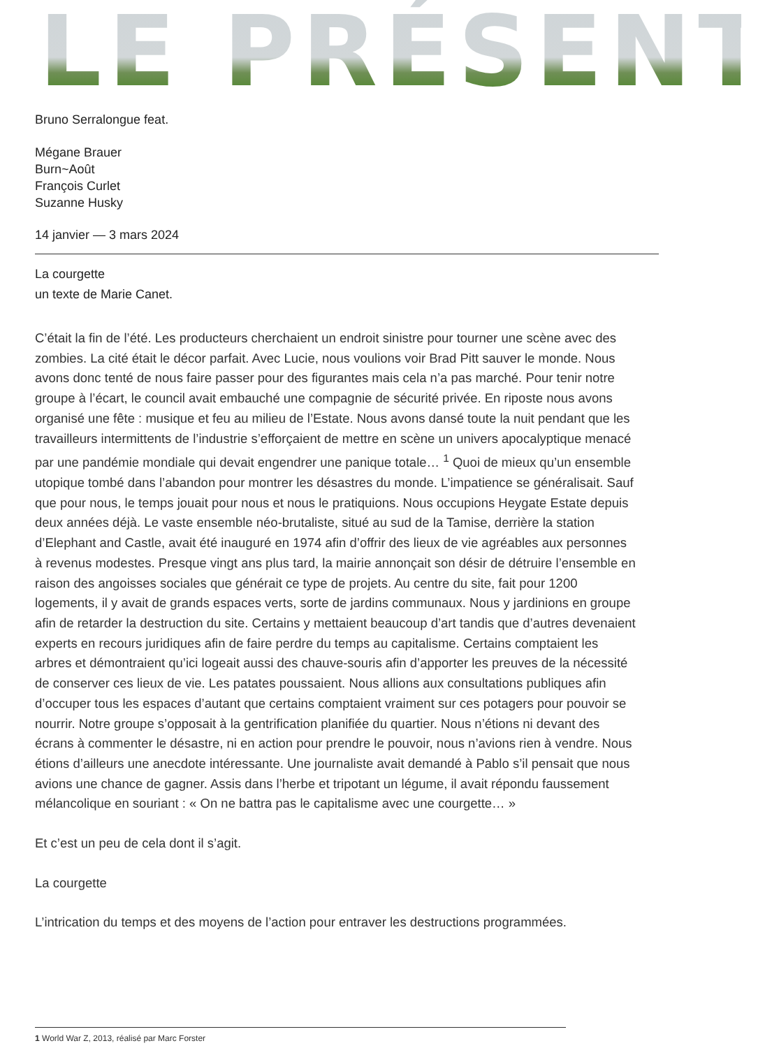LE PRÉSENT
Bruno Serralongue feat.
Mégane Brauer
Burn~Août
François Curlet
Suzanne Husky
14 janvier — 3 mars 2024
La courgette
un texte de Marie Canet.
C’était la fin de l’été. Les producteurs cherchaient un endroit sinistre pour tourner une scène avec des zombies. La cité était le décor parfait. Avec Lucie, nous voulions voir Brad Pitt sauver le monde. Nous avons donc tenté de nous faire passer pour des figurantes mais cela n’a pas marché. Pour tenir notre groupe à l’écart, le council avait embauché une compagnie de sécurité privée. En riposte nous avons organisé une fête : musique et feu au milieu de l’Estate. Nous avons dansé toute la nuit pendant que les travailleurs intermittents de l’industrie s’efforçaient de mettre en scène un univers apocalyptique menacé par une pandémie mondiale qui devait engendrer une panique totale… <sup>1</sup> Quoi de mieux qu’un ensemble utopique tombé dans l’abandon pour montrer les désastres du monde. L’impatience se généralisait. Sauf que pour nous, le temps jouait pour nous et nous le pratiquions. Nous occupions Heygate Estate depuis deux années déjà. Le vaste ensemble néo-brutaliste, situé au sud de la Tamise, derrière la station d’Elephant and Castle, avait été inauguré en 1974 afin d’offrir des lieux de vie agréables aux personnes à revenus modestes. Presque vingt ans plus tard, la mairie annonçait son désir de détruire l’ensemble en raison des angoisses sociales que générait ce type de projets. Au centre du site, fait pour 1200 logements, il y avait de grands espaces verts, sorte de jardins communaux. Nous y jardinions en groupe afin de retarder la destruction du site. Certains y mettaient beaucoup d’art tandis que d’autres devenaient experts en recours juridiques afin de faire perdre du temps au capitalisme. Certains comptaient les arbres et démontraient qu’ici logeait aussi des chauve-souris afin d’apporter les preuves de la nécessité de conserver ces lieux de vie. Les patates poussaient. Nous allions aux consultations publiques afin d’occuper tous les espaces d’autant que certains comptaient vraiment sur ces potagers pour pouvoir se nourrir. Notre groupe s’opposait à la gentrification planifiée du quartier. Nous n’étions ni devant des écrans à commenter le désastre, ni en action pour prendre le pouvoir, nous n’avions rien à vendre. Nous étions d’ailleurs une anecdote intéressante. Une journaliste avait demandé à Pablo s’il pensait que nous avions une chance de gagner. Assis dans l’herbe et tripotant un légume, il avait répondu faussement mélancolique en souriant : « On ne battra pas le capitalisme avec une courgette… »
Et c’est un peu de cela dont il s’agit.
La courgette
L’intrication du temps et des moyens de l’action pour entraver les destructions programmées.
1 World War Z, 2013, réalisé par Marc Forster